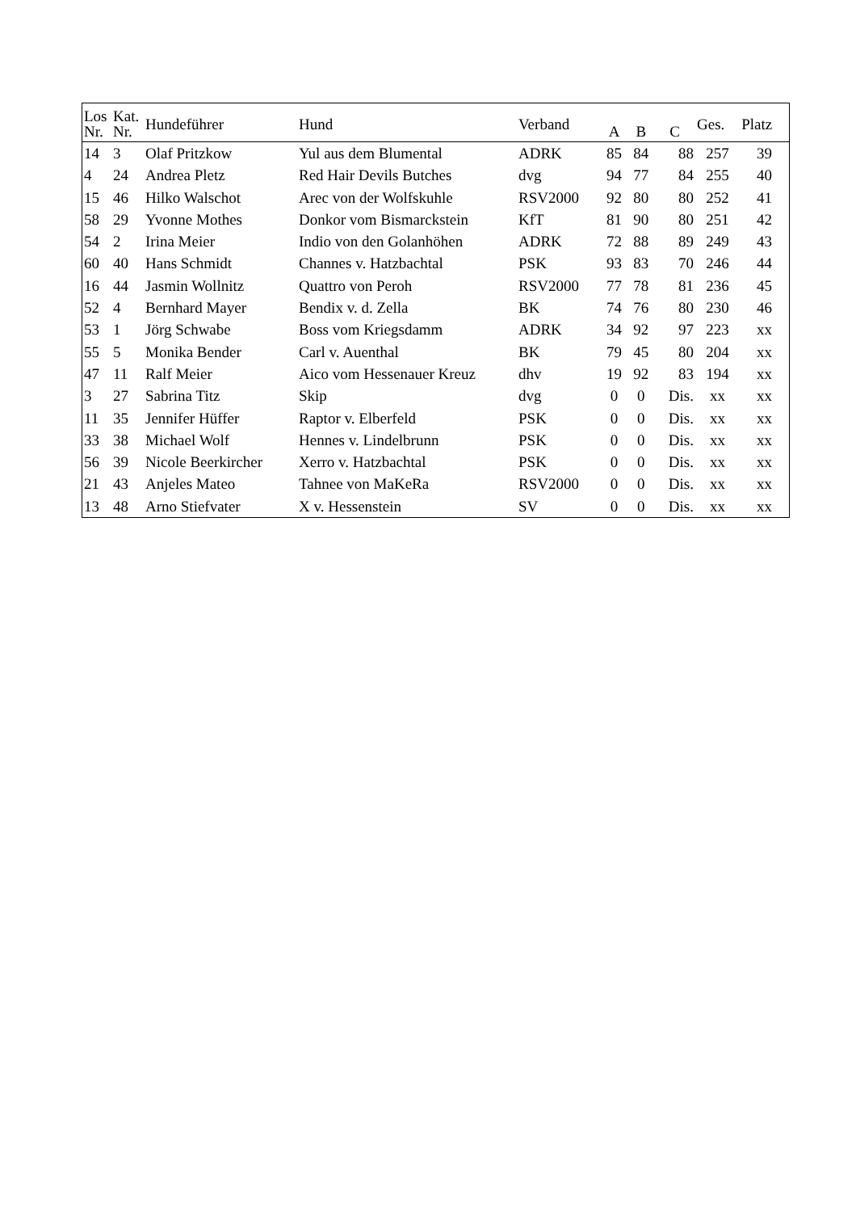| Los Nr. | Kat. Nr. | Hundeführer | Hund | Verband | A | B | C | Ges. | Platz |
| --- | --- | --- | --- | --- | --- | --- | --- | --- | --- |
| 14 | 3 | Olaf Pritzkow | Yul aus dem Blumental | ADRK | 85 | 84 | 88 | 257 | 39 |
| 4 | 24 | Andrea Pletz | Red Hair Devils Butches | dvg | 94 | 77 | 84 | 255 | 40 |
| 15 | 46 | Hilko Walschot | Arec von der Wolfskuhle | RSV2000 | 92 | 80 | 80 | 252 | 41 |
| 58 | 29 | Yvonne Mothes | Donkor vom Bismarckstein | KfT | 81 | 90 | 80 | 251 | 42 |
| 54 | 2 | Irina Meier | Indio von den Golanhöhen | ADRK | 72 | 88 | 89 | 249 | 43 |
| 60 | 40 | Hans Schmidt | Channes v. Hatzbachtal | PSK | 93 | 83 | 70 | 246 | 44 |
| 16 | 44 | Jasmin Wollnitz | Quattro von Peroh | RSV2000 | 77 | 78 | 81 | 236 | 45 |
| 52 | 4 | Bernhard Mayer | Bendix v. d. Zella | BK | 74 | 76 | 80 | 230 | 46 |
| 53 | 1 | Jörg Schwabe | Boss vom Kriegsdamm | ADRK | 34 | 92 | 97 | 223 | xx |
| 55 | 5 | Monika Bender | Carl v. Auenthal | BK | 79 | 45 | 80 | 204 | xx |
| 47 | 11 | Ralf Meier | Aico vom Hessenauer Kreuz | dhv | 19 | 92 | 83 | 194 | xx |
| 3 | 27 | Sabrina Titz | Skip | dvg | 0 | 0 | Dis. | xx | xx |
| 11 | 35 | Jennifer Hüffer | Raptor v. Elberfeld | PSK | 0 | 0 | Dis. | xx | xx |
| 33 | 38 | Michael Wolf | Hennes v. Lindelbrunn | PSK | 0 | 0 | Dis. | xx | xx |
| 56 | 39 | Nicole Beerkircher | Xerro v. Hatzbachtal | PSK | 0 | 0 | Dis. | xx | xx |
| 21 | 43 | Anjeles Mateo | Tahnee von MaKeRa | RSV2000 | 0 | 0 | Dis. | xx | xx |
| 13 | 48 | Arno Stiefvater | X v. Hessenstein | SV | 0 | 0 | Dis. | xx | xx |